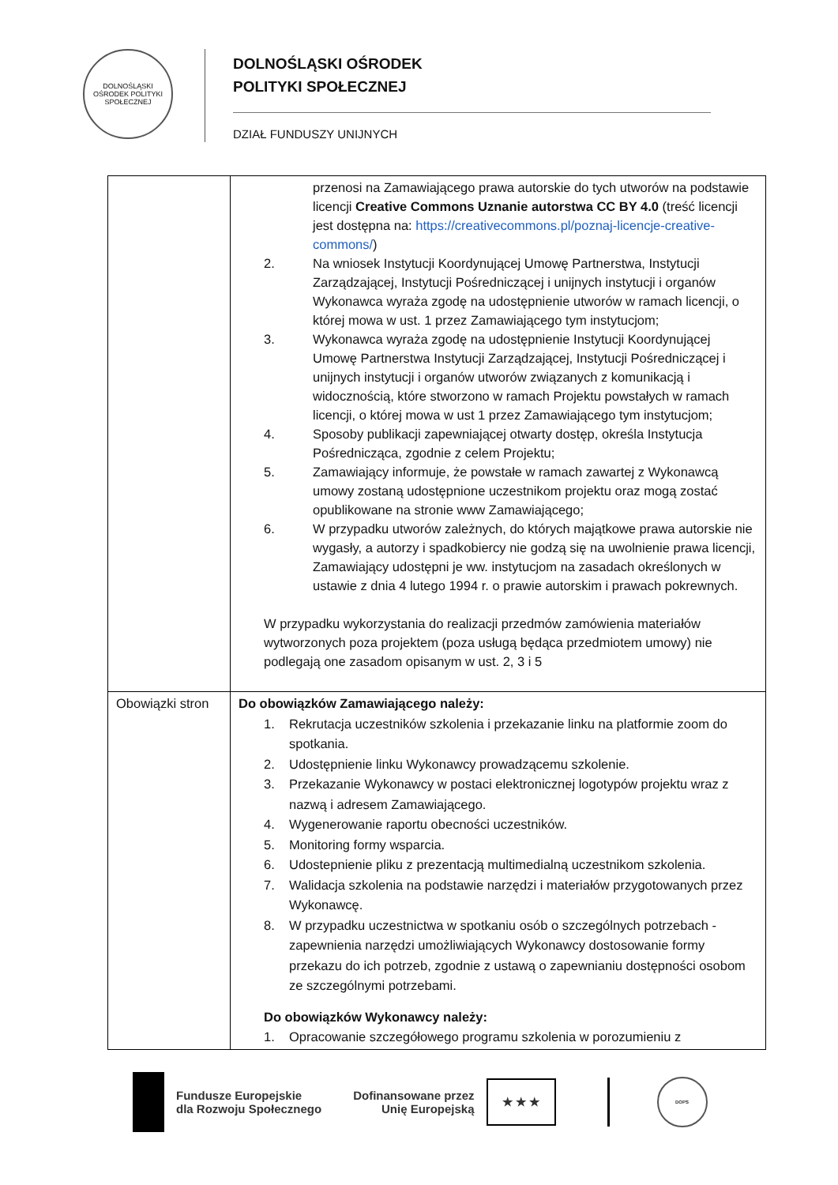DOLNOŚLĄSKI OŚRODEK POLITYKI SPOŁECZNEJ
DOLNOŚLĄSKI OŚRODEK
POLITYKI SPOŁECZNEJ
DZIAŁ FUNDUSZY UNIJNYCH
| | przenosi na Zamawiającego prawa autorskie do tych utworów na podstawie licencji Creative Commons Uznanie autorstwa CC BY 4.0 (treść licencji jest dostępna na: https://creativecommons.pl/poznaj-licencje-creative-commons/ ) 2. Na wniosek Instytucji Koordynującej Umowę Partnerstwa, Instytucji Zarządzającej, Instytucji Pośredniczącej i unijnych instytucji i organów Wykonawca wyraża zgodę na udostępnienie utworów w ramach licencji, o której mowa w ust. 1 przez Zamawiającego tym instytucjom; 3. Wykonawca wyraża zgodę na udostępnienie Instytucji Koordynującej Umowę Partnerstwa Instytucji Zarządzającej, Instytucji Pośredniczącej i unijnych instytucji i organów utworów związanych z komunikacją i widocznością, które stworzono w ramach Projektu powstałych w ramach licencji, o której mowa w ust 1 przez Zamawiającego tym instytucjom; 4. Sposoby publikacji zapewniającej otwarty dostęp, określa Instytucja Pośrednicząca, zgodnie z celem Projektu; 5. Zamawiający informuje, że powstałe w ramach zawartej z Wykonawcą umowy zostaną udostępnione uczestnikom projektu oraz mogą zostać opublikowane na stronie www Zamawiającego; 6. W przypadku utworów zależnych, do których majątkowe prawa autorskie nie wygasły, a autorzy i spadkobiercy nie godzą się na uwolnienie prawa licencji, Zamawiający udostępni je ww. instytucjom na zasadach określonych w ustawie z dnia 4 lutego 1994 r. o prawie autorskim i prawach pokrewnych. W przypadku wykorzystania do realizacji przedmów zamówienia materiałów wytworzonych poza projektem (poza usługą będąca przedmiotem umowy) nie podlegają one zasadom opisanym w ust. 2, 3 i 5 |
| Obowiązki stron | Do obowiązków Zamawiającego należy: 1. Rekrutacja uczestników szkolenia i przekazanie linku na platformie zoom do spotkania. 2. Udostępnienie linku Wykonawcy prowadzącemu szkolenie. 3. Przekazanie Wykonawcy w postaci elektronicznej logotypów projektu wraz z nazwą i adresem Zamawiającego. 4. Wygenerowanie raportu obecności uczestników. 5. Monitoring formy wsparcia. 6. Udostepnienie pliku z prezentacją multimedialną uczestnikom szkolenia. 7. Walidacja szkolenia na podstawie narzędzi i materiałów przygotowanych przez Wykonawcę. 8. W przypadku uczestnictwa w spotkaniu osób o szczególnych potrzebach - zapewnienia narzędzi umożliwiających Wykonawcy dostosowanie formy przekazu do ich potrzeb, zgodnie z ustawą o zapewnianiu dostępności osobom ze szczególnymi potrzebami. Do obowiązków Wykonawcy należy: 1. Opracowanie szczegółowego programu szkolenia w porozumieniu z |
Fundusze Europejskie
dla Rozwoju Społecznego
Dofinansowane przez
Unię Europejską
★ ★ ★
DOPS